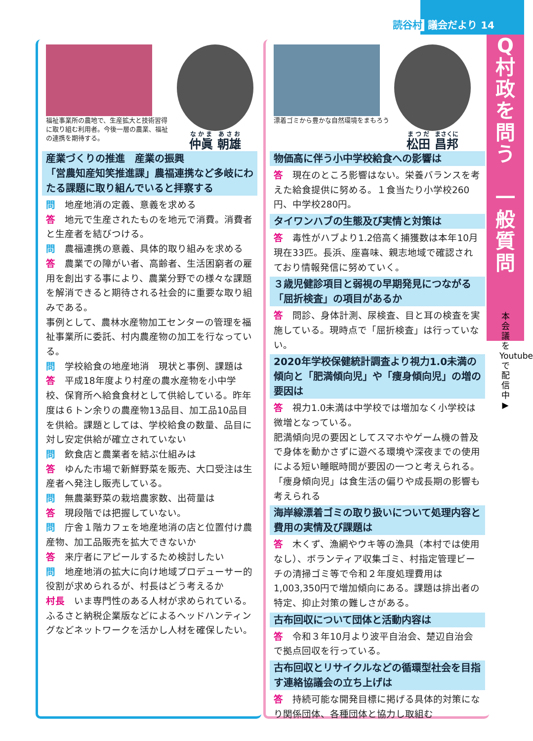読谷村 議会だより 14
福祉事業所の農地で、生産拡大と技術習得に取り組む利用者。今後一層の農業、福祉の連携を期待する。
仲眞 朝雄
産業づくりの推進　産業の振興
「営農知産知笑推進課」農福連携など多岐にわたる課題に取り組んでいると拝察する
問　地産地消の定義、意義を求める
答　地元で生産されたものを地元で消費。消費者と生産者を結びつける。
問　農福連携の意義、具体的取り組みを求める
答　農業での障がい者、高齢者、生活困窮者の雇用を創出する事により、農業分野での様々な課題を解消できると期待される社会的に重要な取り組みである。
事例として、農林水産物加工センターの管理を福祉事業所に委託、村内農産物の加工を行なっている。
問　学校給食の地産地消　現状と事例、課題は
答　平成18年度より村産の農水産物を小中学校、保育所へ給食食材として供給している。昨年度は６トン余りの農産物13品目、加工品10品目を供給。課題としては、学校給食の数量、品目に対し安定供給が確立されていない
問　飲食店と農業者を結ぶ仕組みは
答　ゆんた市場で新鮮野菜を販売、大口受注は生産者へ発注し販売している。
問　無農薬野菜の栽培農家数、出荷量は
答　現段階では把握していない。
問　庁舎１階カフェを地産地消の店と位置付け農産物、加工品販売を拡大できないか
答　来庁者にアピールするため検討したい
問　地産地消の拡大に向け地域プロデューサー的役割が求められるが、村長はどう考えるか
村長　いま専門性のある人材が求められている。ふるさと納税企業版などによるヘッドハンティングなどネットワークを活かし人材を確保したい。
漂着ゴミから豊かな自然環境をまもろう
松田 昌邦
物価高に伴う小中学校給食への影響は
答　現在のところ影響はない。栄養バランスを考えた給食提供に努める。１食当たり小学校260円、中学校280円。
タイワンハブの生態及び実情と対策は
答　毒性がハブより1.2倍高く捕獲数は本年10月現在33匹。長浜、座喜味、親志地域で確認されており情報発信に努めていく。
３歳児健診項目と弱視の早期発見につながる「屈折検査」の項目があるか
答　問診、身体計測、尿検査、目と耳の検査を実施している。現時点で「屈折検査」は行っていない。
2020年学校保健統計調査より視力1.0未満の傾向と「肥満傾向児」や「痩身傾向児」の増の要因は
答　視力1.0未満は中学校では増加なく小学校は微増となっている。
肥満傾向児の要因としてスマホやゲーム機の普及で身体を動かさずに遊べる環境や深夜までの使用による短い睡眠時間が要因の一つと考えられる。「痩身傾向児」は食生活の偏りや成長期の影響も考えられる
海岸線漂着ゴミの取り扱いについて処理内容と費用の実情及び課題は
答　木くず、漁網やウキ等の漁具（本村では使用なし）、ボランティア収集ゴミ、村指定管理ビーチの清掃ゴミ等で令和２年度処理費用は1,003,350円で増加傾向にある。課題は排出者の特定、抑止対策の難しさがある。
古布回収について団体と活動内容は
答　令和３年10月より波平自治会、楚辺自治会で拠点回収を行っている。
古布回収とリサイクルなどの循環型社会を目指す連絡協議会の立ち上げは
答　持続可能な開発目標に掲げる具体的対策になり関係団体、各種団体と協力し取組む
Q
村
政
を
問
う
一
般
質
問
本会議をYoutubeで配信中 ▶